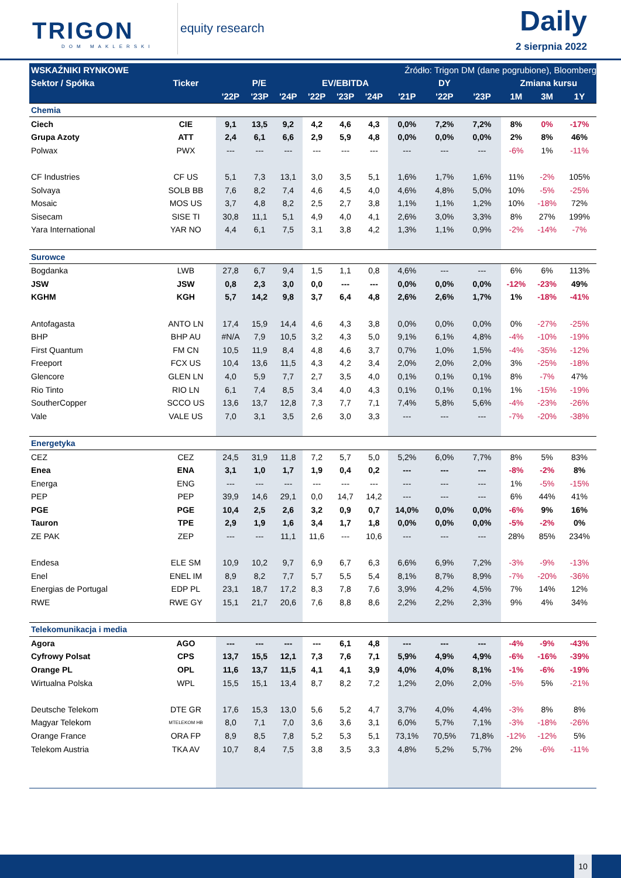TRIGON
DOM MAKLERSKI
equity research Daily
2 sierpnia 2022
| WSKAŹNIKI RYNKOWE | | | Źródło: Trigon DM (dane pogrubione), Bloomberg | | | | | | | | | | |
| --- | --- | --- | --- | --- | --- | --- | --- | --- | --- | --- | --- | --- | --- |
| Sektor / Spółka | Ticker | P/E | | | EV/EBITDA | | | DY | | | Zmiana kursu | | |
| | | '22P | '23P | '24P | '22P | '23P | '24P | '21P | '22P | '23P | 1M | 3M | 1Y |
| Chemia | | | | | | | | | | | | | |
| Ciech | CIE | 9,1 | 13,5 | 9,2 | 4,2 | 4,6 | 4,3 | 0,0% | 7,2% | 7,2% | 8% | 0% | -17% |
| Grupa Azoty | ATT | 2,4 | 6,1 | 6,6 | 2,9 | 5,9 | 4,8 | 0,0% | 0,0% | 0,0% | 2% | 8% | 46% |
| Polwax | PWX | --- | --- | --- | --- | --- | --- | --- | --- | --- | -6% | 1% | -11% |
| CF Industries | CF US | 5,1 | 7,3 | 13,1 | 3,0 | 3,5 | 5,1 | 1,6% | 1,7% | 1,6% | 11% | -2% | 105% |
| Solvaya | SOLB BB | 7,6 | 8,2 | 7,4 | 4,6 | 4,5 | 4,0 | 4,6% | 4,8% | 5,0% | 10% | -5% | -25% |
| Mosaic | MOS US | 3,7 | 4,8 | 8,2 | 2,5 | 2,7 | 3,8 | 1,1% | 1,1% | 1,2% | 10% | -18% | 72% |
| Sisecam | SISE TI | 30,8 | 11,1 | 5,1 | 4,9 | 4,0 | 4,1 | 2,6% | 3,0% | 3,3% | 8% | 27% | 199% |
| Yara International | YAR NO | 4,4 | 6,1 | 7,5 | 3,1 | 3,8 | 4,2 | 1,3% | 1,1% | 0,9% | -2% | -14% | -7% |
| Surowce | | | | | | | | | | | | | |
| Bogdanka | LWB | 27,8 | 6,7 | 9,4 | 1,5 | 1,1 | 0,8 | 4,6% | --- | --- | 6% | 6% | 113% |
| JSW | JSW | 0,8 | 2,3 | 3,0 | 0,0 | --- | --- | 0,0% | 0,0% | 0,0% | -12% | -23% | 49% |
| KGHM | KGH | 5,7 | 14,2 | 9,8 | 3,7 | 6,4 | 4,8 | 2,6% | 2,6% | 1,7% | 1% | -18% | -41% |
| Antofagasta | ANTO LN | 17,4 | 15,9 | 14,4 | 4,6 | 4,3 | 3,8 | 0,0% | 0,0% | 0,0% | 0% | -27% | -25% |
| BHP | BHP AU | #N/A | 7,9 | 10,5 | 3,2 | 4,3 | 5,0 | 9,1% | 6,1% | 4,8% | -4% | -10% | -19% |
| First Quantum | FM CN | 10,5 | 11,9 | 8,4 | 4,8 | 4,6 | 3,7 | 0,7% | 1,0% | 1,5% | -4% | -35% | -12% |
| Freeport | FCX US | 10,4 | 13,6 | 11,5 | 4,3 | 4,2 | 3,4 | 2,0% | 2,0% | 2,0% | 3% | -25% | -18% |
| Glencore | GLEN LN | 4,0 | 5,9 | 7,7 | 2,7 | 3,5 | 4,0 | 0,1% | 0,1% | 0,1% | 8% | -7% | 47% |
| Rio Tinto | RIO LN | 6,1 | 7,4 | 8,5 | 3,4 | 4,0 | 4,3 | 0,1% | 0,1% | 0,1% | 1% | -15% | -19% |
| SoutherCopper | SCCO US | 13,6 | 13,7 | 12,8 | 7,3 | 7,7 | 7,1 | 7,4% | 5,8% | 5,6% | -4% | -23% | -26% |
| Vale | VALE US | 7,0 | 3,1 | 3,5 | 2,6 | 3,0 | 3,3 | --- | --- | --- | -7% | -20% | -38% |
| Energetyka | | | | | | | | | | | | | |
| CEZ | CEZ | 24,5 | 31,9 | 11,8 | 7,2 | 5,7 | 5,0 | 5,2% | 6,0% | 7,7% | 8% | 5% | 83% |
| Enea | ENA | 3,1 | 1,0 | 1,7 | 1,9 | 0,4 | 0,2 | --- | --- | --- | -8% | -2% | 8% |
| Energa | ENG | --- | --- | --- | --- | --- | --- | --- | --- | --- | 1% | -5% | -15% |
| PEP | PEP | 39,9 | 14,6 | 29,1 | 0,0 | 14,7 | 14,2 | --- | --- | --- | 6% | 44% | 41% |
| PGE | PGE | 10,4 | 2,5 | 2,6 | 3,2 | 0,9 | 0,7 | 14,0% | 0,0% | 0,0% | -6% | 9% | 16% |
| Tauron | TPE | 2,9 | 1,9 | 1,6 | 3,4 | 1,7 | 1,8 | 0,0% | 0,0% | 0,0% | -5% | -2% | 0% |
| ZE PAK | ZEP | --- | --- | 11,1 | 11,6 | --- | 10,6 | --- | --- | --- | 28% | 85% | 234% |
| Endesa | ELE SM | 10,9 | 10,2 | 9,7 | 6,9 | 6,7 | 6,3 | 6,6% | 6,9% | 7,2% | -3% | -9% | -13% |
| Enel | ENEL IM | 8,9 | 8,2 | 7,7 | 5,7 | 5,5 | 5,4 | 8,1% | 8,7% | 8,9% | -7% | -20% | -36% |
| Energias de Portugal | EDP PL | 23,1 | 18,7 | 17,2 | 8,3 | 7,8 | 7,6 | 3,9% | 4,2% | 4,5% | 7% | 14% | 12% |
| RWE | RWE GY | 15,1 | 21,7 | 20,6 | 7,6 | 8,8 | 8,6 | 2,2% | 2,2% | 2,3% | 9% | 4% | 34% |
| Telekomunikacja i media | | | | | | | | | | | | | |
| Agora | AGO | --- | --- | --- | --- | 6,1 | 4,8 | --- | --- | --- | -4% | -9% | -43% |
| Cyfrowy Polsat | CPS | 13,7 | 15,5 | 12,1 | 7,3 | 7,6 | 7,1 | 5,9% | 4,9% | 4,9% | -6% | -16% | -39% |
| Orange PL | OPL | 11,6 | 13,7 | 11,5 | 4,1 | 4,1 | 3,9 | 4,0% | 4,0% | 8,1% | -1% | -6% | -19% |
| Wirtualna Polska | WPL | 15,5 | 15,1 | 13,4 | 8,7 | 8,2 | 7,2 | 1,2% | 2,0% | 2,0% | -5% | 5% | -21% |
| Deutsche Telekom | DTE GR | 17,6 | 15,3 | 13,0 | 5,6 | 5,2 | 4,7 | 3,7% | 4,0% | 4,4% | -3% | 8% | 8% |
| Magyar Telekom | MTELEKOM HB | 8,0 | 7,1 | 7,0 | 3,6 | 3,6 | 3,1 | 6,0% | 5,7% | 7,1% | -3% | -18% | -26% |
| Orange France | ORA FP | 8,9 | 8,5 | 7,8 | 5,2 | 5,3 | 5,1 | 73,1% | 70,5% | 71,8% | -12% | -12% | 5% |
| Telekom Austria | TKA AV | 10,7 | 8,4 | 7,5 | 3,8 | 3,5 | 3,3 | 4,8% | 5,2% | 5,7% | 2% | -6% | -11% |
10